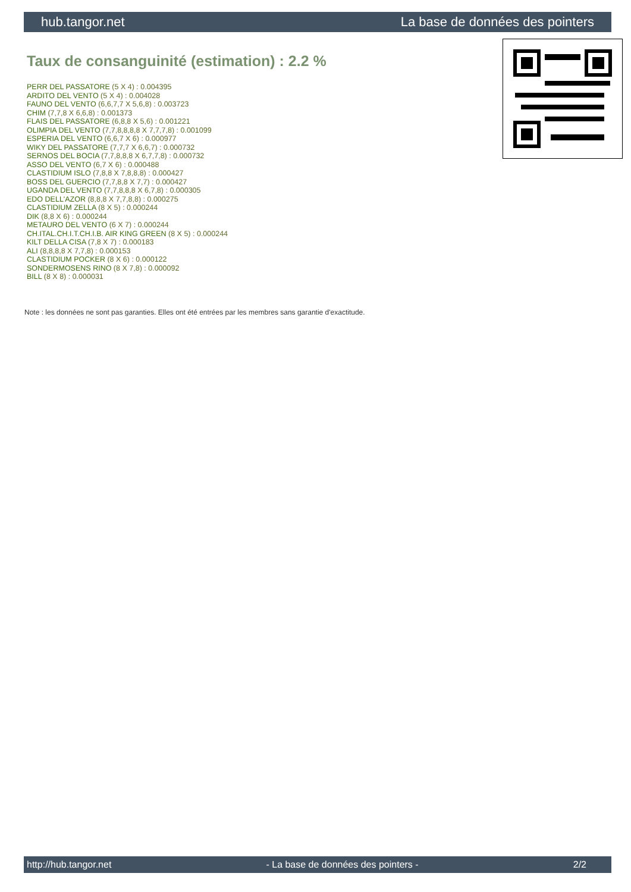hub.tangor.net La base de données des pointers
Taux de consanguinité (estimation) : 2.2 %
PERR DEL PASSATORE (5 X 4) : 0.004395
ARDITO DEL VENTO (5 X 4) : 0.004028
FAUNO DEL VENTO (6,6,7,7 X 5,6,8) : 0.003723
CHIM (7,7,8 X 6,6,8) : 0.001373
FLAIS DEL PASSATORE (6,8,8 X 5,6) : 0.001221
OLIMPIA DEL VENTO (7,7,8,8,8,8 X 7,7,7,8) : 0.001099
ESPERIA DEL VENTO (6,6,7 X 6) : 0.000977
WIKY DEL PASSATORE (7,7,7 X 6,6,7) : 0.000732
SERNOS DEL BOCIA (7,7,8,8,8 X 6,7,7,8) : 0.000732
ASSO DEL VENTO (6,7 X 6) : 0.000488
CLASTIDIUM ISLO (7,8,8 X 7,8,8,8) : 0.000427
BOSS DEL GUERCIO (7,7,8,8 X 7,7) : 0.000427
UGANDA DEL VENTO (7,7,8,8,8 X 6,7,8) : 0.000305
EDO DELL'AZOR (8,8,8 X 7,7,8,8) : 0.000275
CLASTIDIUM ZELLA (8 X 5) : 0.000244
DIK (8,8 X 6) : 0.000244
METAURO DEL VENTO (6 X 7) : 0.000244
CH.ITAL.CH.I.T.CH.I.B. AIR KING GREEN (8 X 5) : 0.000244
KILT DELLA CISA (7,8 X 7) : 0.000183
ALI (8,8,8,8 X 7,7,8) : 0.000153
CLASTIDIUM POCKER (8 X 6) : 0.000122
SONDERMOSENS RINO (8 X 7,8) : 0.000092
BILL (8 X 8) : 0.000031
Note : les données ne sont pas garanties. Elles ont été entrées par les membres sans garantie d'exactitude.
http://hub.tangor.net - La base de données des pointers - 2/2